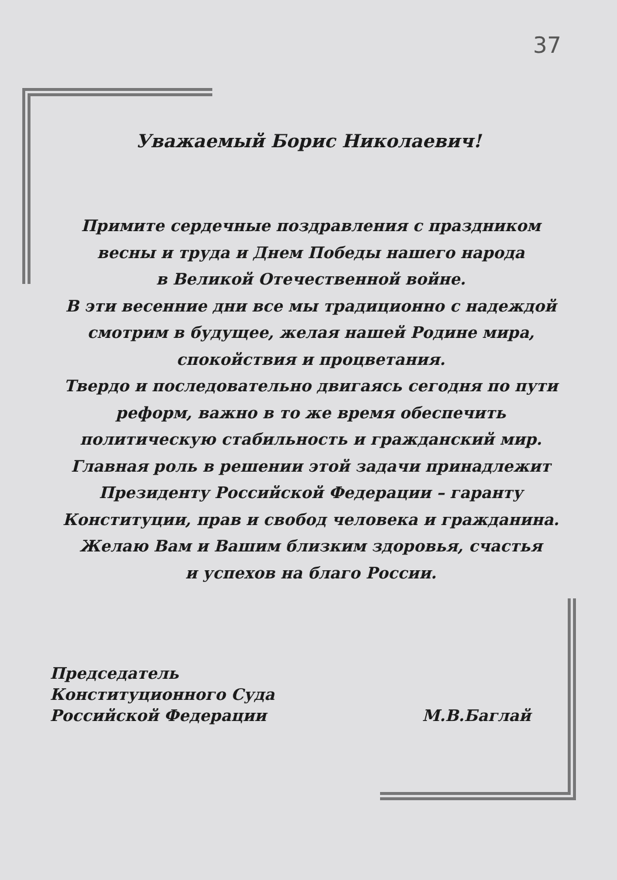37
Уважаемый Борис Николаевич!
Примите сердечные поздравления с праздником
весны и труда и Днем Победы нашего народа
в Великой Отечественной войне.
В эти весенние дни все мы традиционно с надеждой
смотрим в будущее, желая нашей Родине мира,
спокойствия и процветания.
Твердо и последовательно двигаясь сегодня по пути
реформ, важно в то же время обеспечить
политическую стабильность и гражданский мир.
Главная роль в решении этой задачи принадлежит
Президенту Российской Федерации – гаранту
Конституции, прав и свобод человека и гражданина.
Желаю Вам и Вашим близким здоровья, счастья
и успехов на благо России.
Председатель
Конституционного Суда
Российской Федерации
М.В.Баглай